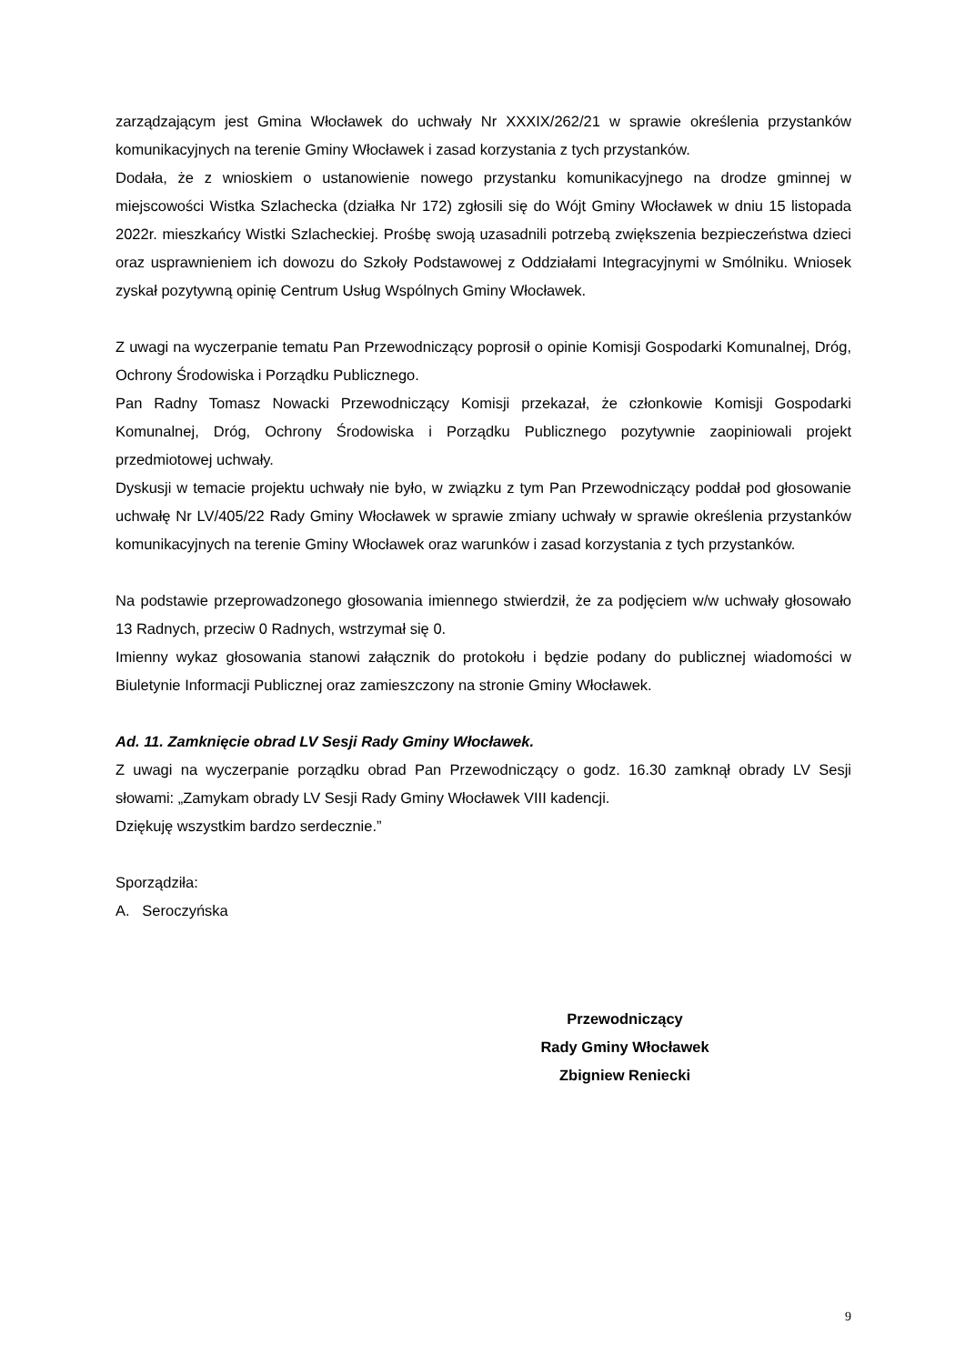zarządzającym jest Gmina Włocławek do uchwały Nr XXXIX/262/21 w sprawie określenia przystanków komunikacyjnych na terenie Gminy Włocławek i zasad korzystania z tych przystanków.
Dodała, że z wnioskiem o ustanowienie nowego przystanku komunikacyjnego na drodze gminnej w miejscowości Wistka Szlachecka (działka Nr 172) zgłosili się do Wójt Gminy Włocławek w dniu 15 listopada 2022r. mieszkańcy Wistki Szlacheckiej. Prośbę swoją uzasadnili potrzebą zwiększenia bezpieczeństwa dzieci oraz usprawnieniem ich dowozu do Szkoły Podstawowej z Oddziałami Integracyjnymi w Smólniku. Wniosek zyskał pozytywną opinię Centrum Usług Wspólnych Gminy Włocławek.
Z uwagi na wyczerpanie tematu Pan Przewodniczący poprosił o opinie Komisji Gospodarki Komunalnej, Dróg, Ochrony Środowiska i Porządku Publicznego.
Pan Radny Tomasz Nowacki Przewodniczący Komisji przekazał, że członkowie Komisji Gospodarki Komunalnej, Dróg, Ochrony Środowiska i Porządku Publicznego pozytywnie zaopiniowali projekt przedmiotowej uchwały.
Dyskusji w temacie projektu uchwały nie było, w związku z tym Pan Przewodniczący poddał pod głosowanie uchwałę Nr LV/405/22 Rady Gminy Włocławek w sprawie zmiany uchwały w sprawie określenia przystanków komunikacyjnych na terenie Gminy Włocławek oraz warunków i zasad korzystania z tych przystanków.
Na podstawie przeprowadzonego głosowania imiennego stwierdził, że za podjęciem w/w uchwały głosowało 13 Radnych, przeciw 0 Radnych, wstrzymał się 0.
Imienny wykaz głosowania stanowi załącznik do protokołu i będzie podany do publicznej wiadomości w Biuletynie Informacji Publicznej oraz zamieszczony na stronie Gminy Włocławek.
Ad. 11. Zamknięcie obrad LV Sesji Rady Gminy Włocławek.
Z uwagi na wyczerpanie porządku obrad Pan Przewodniczący o godz. 16.30 zamknął obrady LV Sesji słowami: „Zamykam obrady LV Sesji Rady Gminy Włocławek VIII kadencji.
Dziękuję wszystkim bardzo serdecznie.”
Sporządziła:
A. Seroczyńska
Przewodniczący
Rady Gminy Włocławek
Zbigniew Reniecki
9